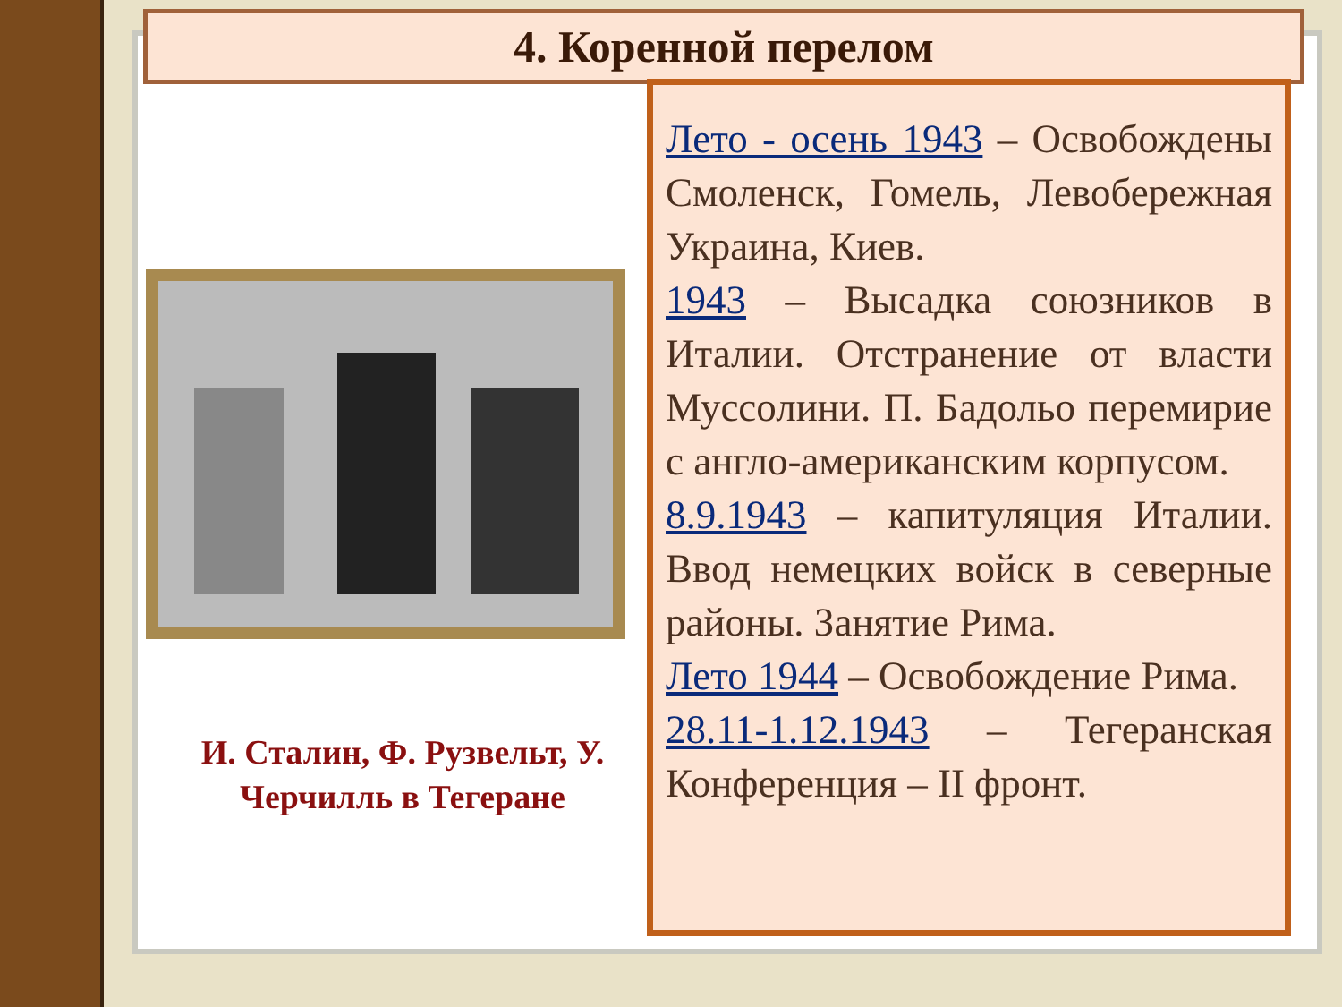4. Коренной перелом
И. Сталин, Ф. Рузвельт, У. Черчилль в Тегеране
Лето - осень 1943 – Освобождены Смоленск, Гомель, Левобережная Украина, Киев.
1943 – Высадка союзников в Италии. Отстранение от власти Муссолини. П. Бадольо перемирие с англо-американским корпусом.
8.9.1943 – капитуляция Италии. Ввод немецких войск в северные районы. Занятие Рима.
Лето 1944 – Освобождение Рима.
28.11-1.12.1943 – Тегеранская Конференция – II фронт.